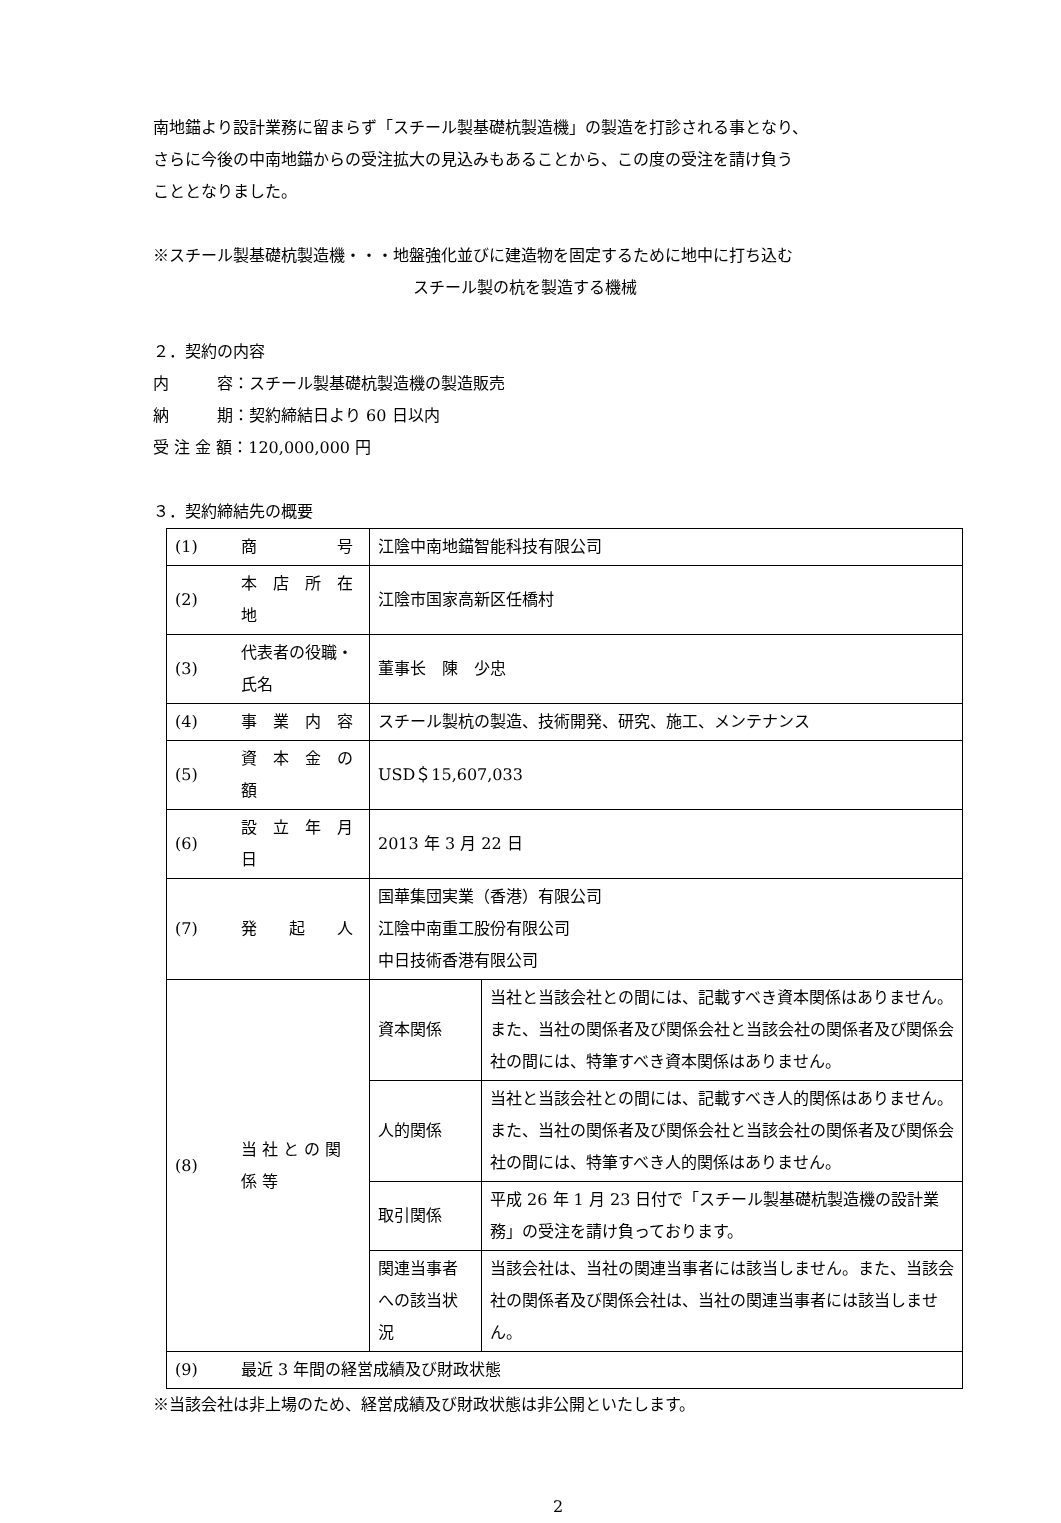南地錨より設計業務に留まらず「スチール製基礎杭製造機」の製造を打診される事となり、
さらに今後の中南地錨からの受注拡大の見込みもあることから、この度の受注を請け負う
こととなりました。
※スチール製基礎杭製造機・・・地盤強化並びに建造物を固定するために地中に打ち込む
スチール製の杭を製造する機械
２．契約の内容
内　　　容：スチール製基礎杭製造機の製造販売
納　　　期：契約締結日より 60 日以内
受 注 金 額：120,000,000 円
３．契約締結先の概要
| (1) | 商 号 | 江陰中南地錨智能科技有限公司 | |
| (2) | 本 店 所 在 地 | 江陰市国家高新区任橋村 | |
| (3) | 代表者の役職・氏名 | 董事长 陳 少忠 | |
| (4) | 事 業 内 容 | スチール製杭の製造、技術開発、研究、施工、メンテナンス | |
| (5) | 資 本 金 の 額 | USD＄15,607,033 | |
| (6) | 設 立 年 月 日 | 2013 年 3 月 22 日 | |
| (7) | 発 起 人 | 国華集団実業（香港）有限公司 江陰中南重工股份有限公司 中日技術香港有限公司 | |
| (8) | 当 社 と の 関 係 等 | 資本関係 | 当社と当該会社との間には、記載すべき資本関係はありません。また、当社の関係者及び関係会社と当該会社の関係者及び関係会社の間には、特筆すべき資本関係はありません。 |
| | | 人的関係 | 当社と当該会社との間には、記載すべき人的関係はありません。また、当社の関係者及び関係会社と当該会社の関係者及び関係会社の間には、特筆すべき人的関係はありません。 |
| | | 取引関係 | 平成 26 年 1 月 23 日付で「スチール製基礎杭製造機の設計業務」の受注を請け負っております。 |
| | | 関連当事者への該当状況 | 当該会社は、当社の関連当事者には該当しません。また、当該会社の関係者及び関係会社は、当社の関連当事者には該当しません。 |
| (9) | 最近 3 年間の経営成績及び財政状態 | | |
※当該会社は非上場のため、経営成績及び財政状態は非公開といたします。
2